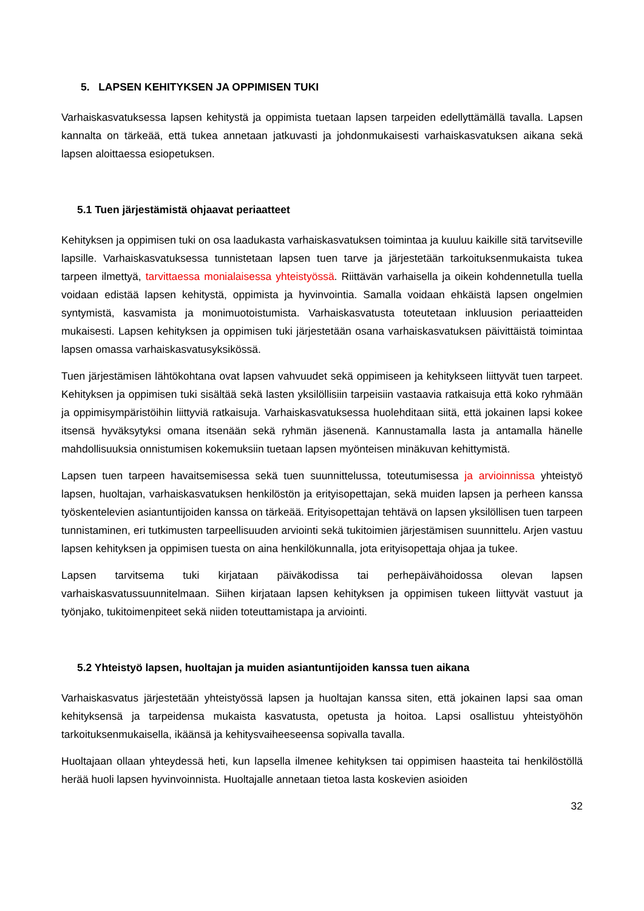5. LAPSEN KEHITYKSEN JA OPPIMISEN TUKI
Varhaiskasvatuksessa lapsen kehitystä ja oppimista tuetaan lapsen tarpeiden edellyttämällä tavalla. Lapsen kannalta on tärkeää, että tukea annetaan jatkuvasti ja johdonmukaisesti varhaiskasvatuksen aikana sekä lapsen aloittaessa esiopetuksen.
5.1 Tuen järjestämistä ohjaavat periaatteet
Kehityksen ja oppimisen tuki on osa laadukasta varhaiskasvatuksen toimintaa ja kuuluu kaikille sitä tarvitseville lapsille. Varhaiskasvatuksessa tunnistetaan lapsen tuen tarve ja järjestetään tarkoituksenmukaista tukea tarpeen ilmettyä, tarvittaessa monialaisessa yhteistyössä. Riittävän varhaisella ja oikein kohdennetulla tuella voidaan edistää lapsen kehitystä, oppimista ja hyvinvointia. Samalla voidaan ehkäistä lapsen ongelmien syntymistä, kasvamista ja monimuotoistumista. Varhaiskasvatusta toteutetaan inkluusion periaatteiden mukaisesti. Lapsen kehityksen ja oppimisen tuki järjestetään osana varhaiskasvatuksen päivittäistä toimintaa lapsen omassa varhaiskasvatusyksikössä.
Tuen järjestämisen lähtökohtana ovat lapsen vahvuudet sekä oppimiseen ja kehitykseen liittyvät tuen tarpeet. Kehityksen ja oppimisen tuki sisältää sekä lasten yksilöllisiin tarpeisiin vastaavia ratkaisuja että koko ryhmään ja oppimisympäristöihin liittyviä ratkaisuja. Varhaiskasvatuksessa huolehditaan siitä, että jokainen lapsi kokee itsensä hyväksytyksi omana itsenään sekä ryhmän jäsenenä. Kannustamalla lasta ja antamalla hänelle mahdollisuuksia onnistumisen kokemuksiin tuetaan lapsen myönteisen minäkuvan kehittymistä.
Lapsen tuen tarpeen havaitsemisessa sekä tuen suunnittelussa, toteutumisessa ja arvioinnissa yhteistyö lapsen, huoltajan, varhaiskasvatuksen henkilöstön ja erityisopettajan, sekä muiden lapsen ja perheen kanssa työskentelevien asiantuntijoiden kanssa on tärkeää. Erityisopettajan tehtävä on lapsen yksilöllisen tuen tarpeen tunnistaminen, eri tutkimusten tarpeellisuuden arviointi sekä tukitoimien järjestämisen suunnittelu. Arjen vastuu lapsen kehityksen ja oppimisen tuesta on aina henkilökunnalla, jota erityisopettaja ohjaa ja tukee.
Lapsen tarvitsema tuki kirjataan päiväkodissa tai perhepäivähoidossa olevan lapsen varhaiskasvatussuunnitelmaan. Siihen kirjataan lapsen kehityksen ja oppimisen tukeen liittyvät vastuut ja työnjako, tukitoimenpiteet sekä niiden toteuttamistapa ja arviointi.
5.2 Yhteistyö lapsen, huoltajan ja muiden asiantuntijoiden kanssa tuen aikana
Varhaiskasvatus järjestetään yhteistyössä lapsen ja huoltajan kanssa siten, että jokainen lapsi saa oman kehityksensä ja tarpeidensa mukaista kasvatusta, opetusta ja hoitoa. Lapsi osallistuu yhteistyöhön tarkoituksenmukaisella, ikäänsä ja kehitysvaiheeseensa sopivalla tavalla.
Huoltajaan ollaan yhteydessä heti, kun lapsella ilmenee kehityksen tai oppimisen haasteita tai henkilöstöllä herää huoli lapsen hyvinvoinnista. Huoltajalle annetaan tietoa lasta koskevien asioiden
32